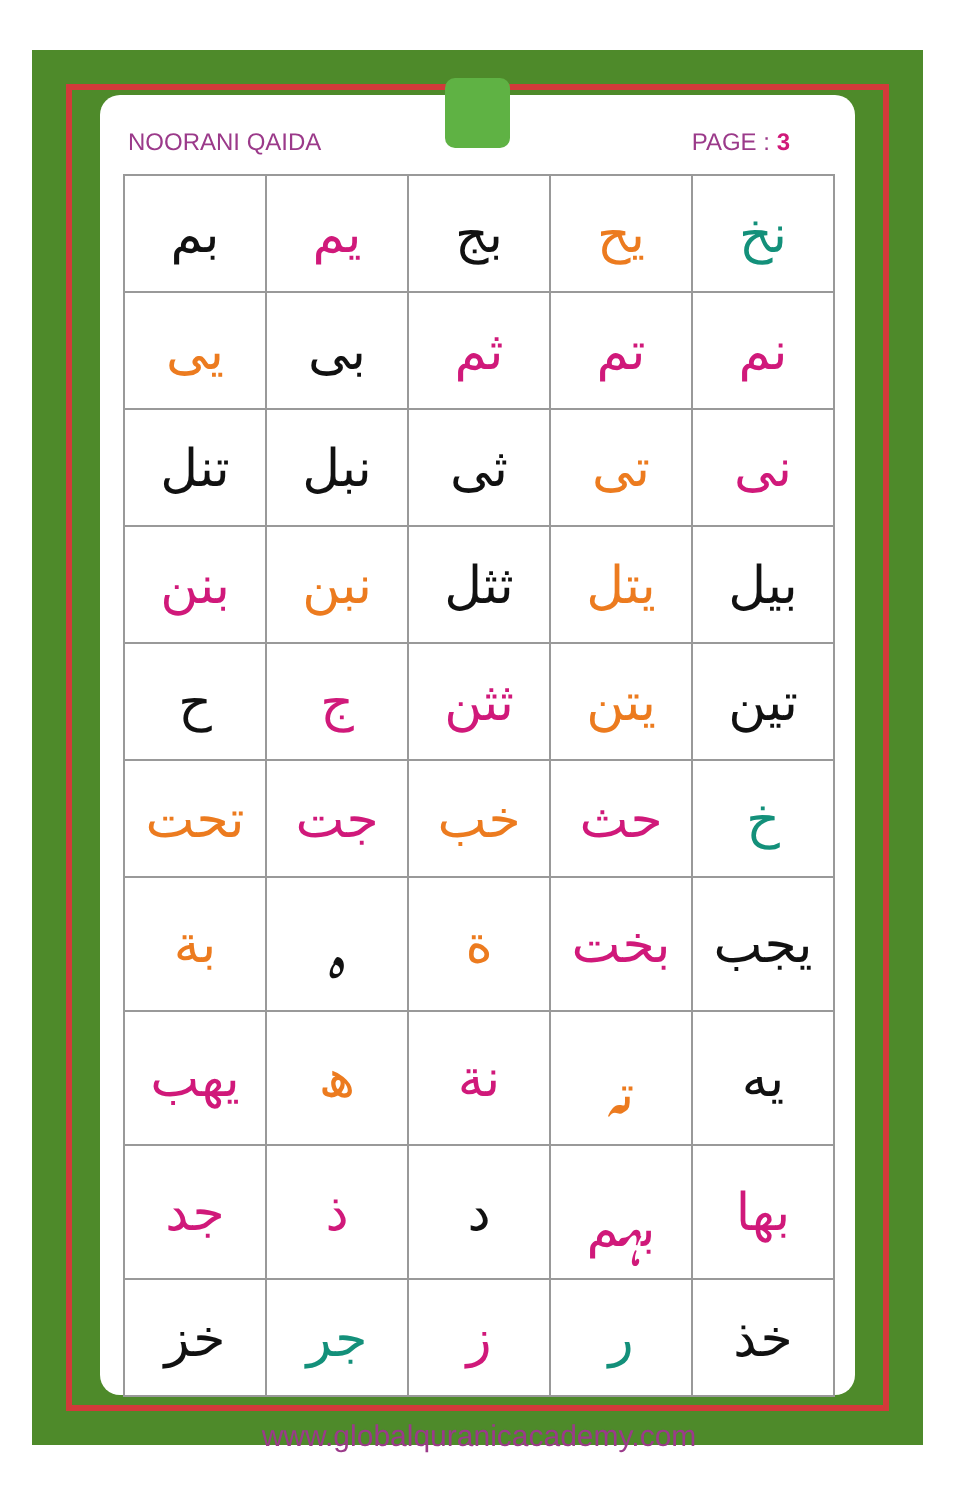NOORANI QAIDA PAGE : 3
| نخ | يح | بج | يم | بم |
| نم | تم | ثم | بى | يى |
| نى | تى | ثى | نبل | تنل |
| بيل | يتل | ثثل | نبن | بنن |
| تين | يتن | ثثن | ج | ح |
| خ | حث | خب | جت | تحت |
| يجب | بخت | ة | ہ | بة |
| يه | تہ | نة | ھ | يهب |
| بها | بہم | د | ذ | جد |
| خذ | ر | ز | جر | خز |
www.globalquranicacademy.com